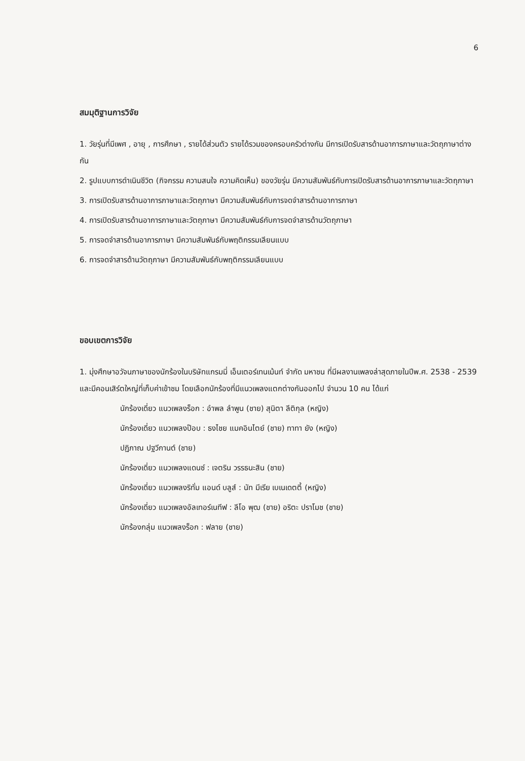6
สมมุติฐานการวิจัย
1. วัยรุ่นที่มีเพศ , อายุ , การศึกษา , รายได้ส่วนตัว รายได้รวมของครอบครัวต่างกัน มีการเปิดรับสารด้านอาการภาษาและวัตถุภาษาต่างกัน
2. รูปแบบการดำเนินชีวิต (กิจกรรม ความสนใจ ความคิดเห็น) ของวัยรุ่น มีความสัมพันธ์กับการเปิดรับสารด้านอาการภาษาและวัตถุภาษา
3. การเปิดรับสารด้านอาการภาษาและวัตถุภาษา มีความสัมพันธ์กับการจดจำสารด้านอาการภาษา
4. การเปิดรับสารด้านอาการภาษาและวัตถุภาษา มีความสัมพันธ์กับการจดจำสารด้านวัตถุภาษา
5. การจดจำสารด้านอาการภาษา มีความสัมพันธ์กับพฤติกรรมเลียนแบบ
6. การจดจำสารด้านวัตถุภาษา มีความสัมพันธ์กับพฤติกรรมเลียนแบบ
ขอบเขตการวิจัย
1. มุ่งศึกษาอวัจนภาษาของนักร้องในบริษัทแกรมมี่ เอ็นเตอร์เทนเม้นท์ จำกัด มหาชน ที่มีผลงานเพลงล่าสุดภายในปีพ.ศ. 2538 - 2539 และมีคอนเสิร์ตใหญ่ที่เก็บค่าเข้าชม โดยเลือกนักร้องที่มีแนวเพลงแตกต่างกันออกไป จำนวน 10 คน ได้แก่
นักร้องเดี่ยว แนวเพลงร็อก : อำพล ลำพูน (ชาย) สุนิตา ลีติกุล (หญิง)
นักร้องเดี่ยว แนวเพลงป๊อบ : ธงไชย แมคอินไตย์ (ชาย) ทาทา ยัง (หญิง)
ปฏิภาณ ปฐวีกานต์ (ชาย)
นักร้องเดี่ยว แนวเพลงแดนซ์ : เจตริน วรรธนะสิน (ชาย)
นักร้องเดี่ยว แนวเพลงริทั่ม แอนด์ บลูส์ : นัท มีเรีย เบเนเดตตี้ (หญิง)
นักร้องเดี่ยว แนวเพลงอัลเทอร์เนทีฟ : ลีโอ พุฒ (ชาย) อริตะ ปราโมช (ชาย)
นักร้องกลุ่ม แนวเพลงร็อก : ฟลาย (ชาย)